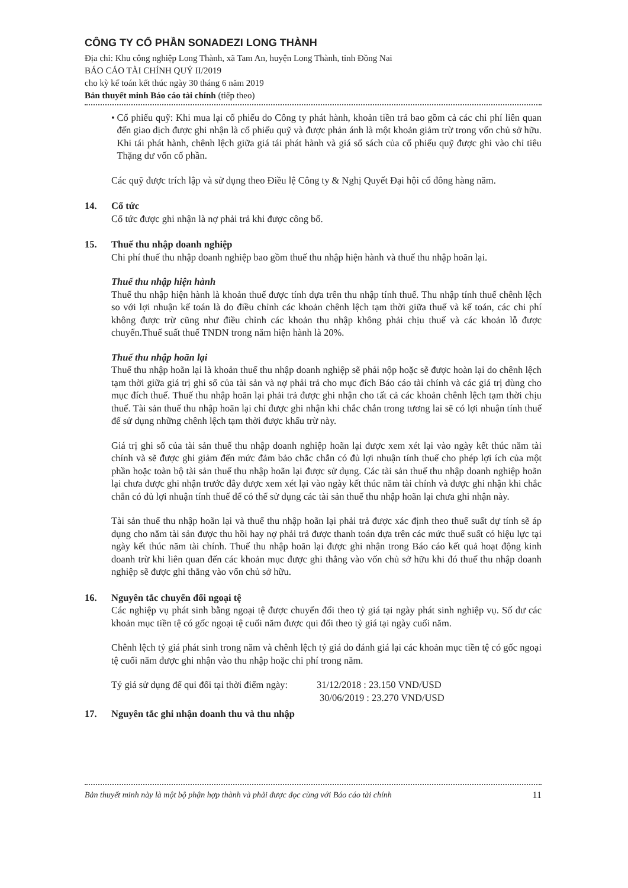CÔNG TY CỔ PHẦN SONADEZI LONG THÀNH
Địa chỉ: Khu công nghiệp Long Thành, xã Tam An, huyện Long Thành, tỉnh Đồng Nai
BÁO CÁO TÀI CHÍNH QUÝ II/2019
cho kỳ kế toán kết thúc ngày 30 tháng 6 năm 2019
Bản thuyết minh Báo cáo tài chính (tiếp theo)
• Cổ phiếu quỹ: Khi mua lại cổ phiếu do Công ty phát hành, khoản tiền trả bao gồm cả các chi phí liên quan đến giao dịch được ghi nhận là cổ phiếu quỹ và được phản ánh là một khoản giảm trừ trong vốn chủ sở hữu. Khi tái phát hành, chênh lệch giữa giá tái phát hành và giá sổ sách của cổ phiếu quỹ được ghi vào chỉ tiêu Thặng dư vốn cổ phần.
Các quỹ được trích lập và sử dụng theo Điều lệ Công ty & Nghị Quyết Đại hội cổ đông hàng năm.
14. Cổ tức
Cổ tức được ghi nhận là nợ phải trả khi được công bố.
15. Thuế thu nhập doanh nghiệp
Chi phí thuế thu nhập doanh nghiệp bao gồm thuế thu nhập hiện hành và thuế thu nhập hoãn lại.
Thuế thu nhập hiện hành
Thuế thu nhập hiện hành là khoản thuế được tính dựa trên thu nhập tính thuế. Thu nhập tính thuế chênh lệch so với lợi nhuận kế toán là do điều chỉnh các khoản chênh lệch tạm thời giữa thuế và kế toán, các chi phí không được trừ cũng như điều chỉnh các khoản thu nhập không phải chịu thuế và các khoản lỗ được chuyển.Thuế suất thuế TNDN trong năm hiện hành là 20%.
Thuế thu nhập hoãn lại
Thuế thu nhập hoãn lại là khoản thuế thu nhập doanh nghiệp sẽ phải nộp hoặc sẽ được hoàn lại do chênh lệch tạm thời giữa giá trị ghi sổ của tài sản và nợ phải trả cho mục đích Báo cáo tài chính và các giá trị dùng cho mục đích thuế. Thuế thu nhập hoãn lại phải trả được ghi nhận cho tất cả các khoản chênh lệch tạm thời chịu thuế. Tài sản thuế thu nhập hoãn lại chỉ được ghi nhận khi chắc chắn trong tương lai sẽ có lợi nhuận tính thuế để sử dụng những chênh lệch tạm thời được khấu trừ này.
Giá trị ghi sổ của tài sản thuế thu nhập doanh nghiệp hoãn lại được xem xét lại vào ngày kết thúc năm tài chính và sẽ được ghi giảm đến mức đảm bảo chắc chắn có đủ lợi nhuận tính thuế cho phép lợi ích của một phần hoặc toàn bộ tài sản thuế thu nhập hoãn lại được sử dụng. Các tài sản thuế thu nhập doanh nghiệp hoãn lại chưa được ghi nhận trước đây được xem xét lại vào ngày kết thúc năm tài chính và được ghi nhận khi chắc chắn có đủ lợi nhuận tính thuế để có thể sử dụng các tài sản thuế thu nhập hoãn lại chưa ghi nhận này.
Tài sản thuế thu nhập hoãn lại và thuế thu nhập hoãn lại phải trả được xác định theo thuế suất dự tính sẽ áp dụng cho năm tài sản được thu hồi hay nợ phải trả được thanh toán dựa trên các mức thuế suất có hiệu lực tại ngày kết thúc năm tài chính. Thuế thu nhập hoãn lại được ghi nhận trong Báo cáo kết quả hoạt động kinh doanh trừ khi liên quan đến các khoản mục được ghi thẳng vào vốn chủ sở hữu khi đó thuế thu nhập doanh nghiệp sẽ được ghi thẳng vào vốn chủ sở hữu.
16. Nguyên tắc chuyển đổi ngoại tệ
Các nghiệp vụ phát sinh bằng ngoại tệ được chuyển đổi theo tỷ giá tại ngày phát sinh nghiệp vụ. Số dư các khoản mục tiền tệ có gốc ngoại tệ cuối năm được qui đổi theo tỷ giá tại ngày cuối năm.
Chênh lệch tỷ giá phát sinh trong năm và chênh lệch tỷ giá do đánh giá lại các khoản mục tiền tệ có gốc ngoại tệ cuối năm được ghi nhận vào thu nhập hoặc chi phí trong năm.
Tỷ giá sử dụng để qui đổi tại thời điểm ngày: 31/12/2018 : 23.150 VND/USD
30/06/2019 : 23.270 VND/USD
17. Nguyên tắc ghi nhận doanh thu và thu nhập
Bản thuyết minh này là một bộ phận hợp thành và phải được đọc cùng với Báo cáo tài chính 11